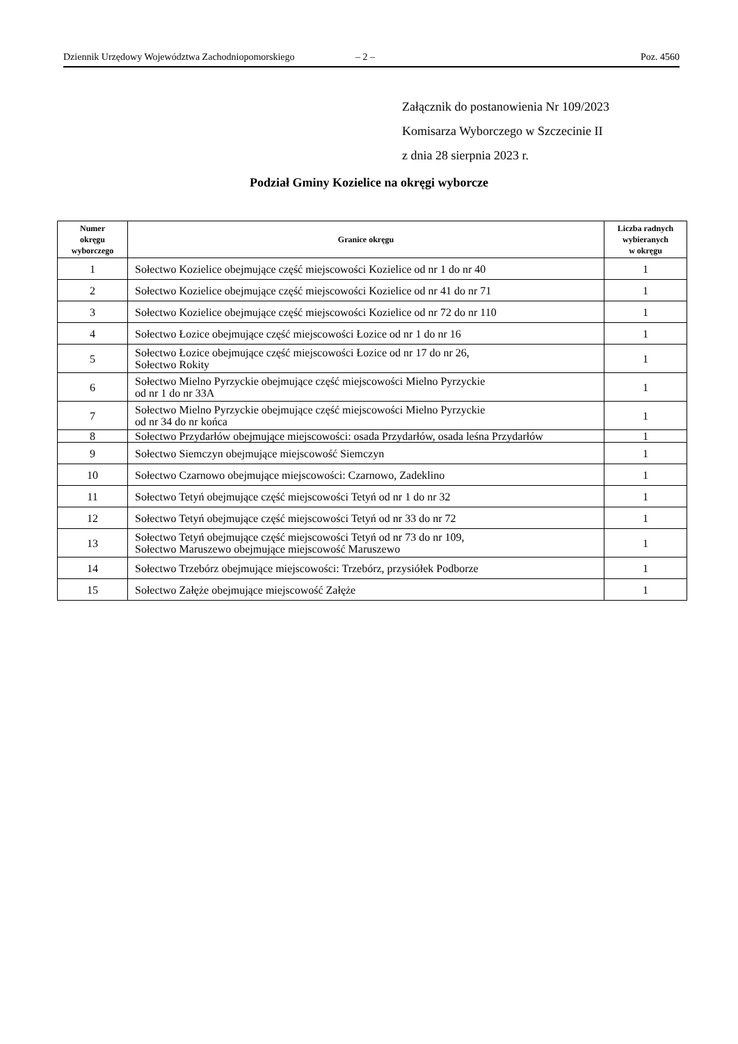Dziennik Urzędowy Województwa Zachodniopomorskiego – 2 – Poz. 4560
Załącznik do postanowienia Nr 109/2023
Komisarza Wyborczego w Szczecinie II
z dnia 28 sierpnia 2023 r.
Podział Gminy Kozielice na okręgi wyborcze
| Numer okręgu wyborczego | Granice okręgu | Liczba radnych wybieranych w okręgu |
| --- | --- | --- |
| 1 | Sołectwo Kozielice obejmujące część miejscowości Kozielice od nr 1 do nr 40 | 1 |
| 2 | Sołectwo Kozielice obejmujące część miejscowości Kozielice od nr 41 do nr 71 | 1 |
| 3 | Sołectwo Kozielice obejmujące część miejscowości Kozielice od nr 72 do nr 110 | 1 |
| 4 | Sołectwo Łozice obejmujące część miejscowości Łozice od nr 1 do nr 16 | 1 |
| 5 | Sołectwo Łozice obejmujące część miejscowości Łozice od nr 17 do nr 26, Sołectwo Rokity | 1 |
| 6 | Sołectwo Mielno Pyrzyckie obejmujące część miejscowości Mielno Pyrzyckie od nr 1 do nr 33A | 1 |
| 7 | Sołectwo Mielno Pyrzyckie obejmujące część miejscowości Mielno Pyrzyckie od nr 34 do nr końca | 1 |
| 8 | Sołectwo Przydarłów obejmujące miejscowości: osada Przydarłów, osada leśna Przydarłów | 1 |
| 9 | Sołectwo Siemczyn obejmujące miejscowość Siemczyn | 1 |
| 10 | Sołectwo Czarnowo obejmujące miejscowości: Czarnowo, Zadeklino | 1 |
| 11 | Sołectwo Tetyń obejmujące część miejscowości Tetyń od nr 1 do nr 32 | 1 |
| 12 | Sołectwo Tetyń obejmujące część miejscowości Tetyń od nr 33 do nr 72 | 1 |
| 13 | Sołectwo Tetyń obejmujące część miejscowości Tetyń od nr 73 do nr 109, Sołectwo Maruszewo obejmujące miejscowość Maruszewo | 1 |
| 14 | Sołectwo Trzebórz obejmujące miejscowości: Trzebórz, przysiółek Podborze | 1 |
| 15 | Sołectwo Załęże obejmujące miejscowość Załęże | 1 |